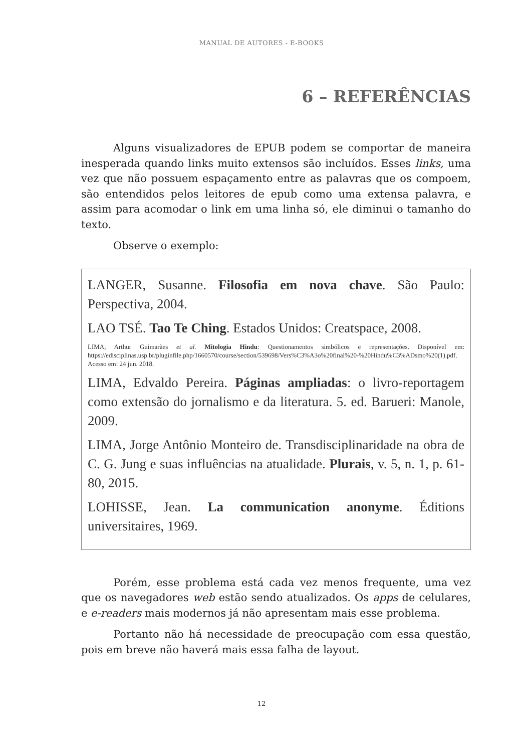MANUAL DE AUTORES - E-BOOKS
6 – REFERÊNCIAS
Alguns visualizadores de EPUB podem se comportar de maneira inesperada quando links muito extensos são incluídos. Esses links, uma vez que não possuem espaçamento entre as palavras que os compoem, são entendidos pelos leitores de epub como uma extensa palavra, e assim para acomodar o link em uma linha só, ele diminui o tamanho do texto.
Observe o exemplo:
LANGER, Susanne. Filosofia em nova chave. São Paulo: Perspectiva, 2004.
LAO TSÉ. Tao Te Ching. Estados Unidos: Creatspace, 2008.
LIMA, Arthur Guimarães et al. Mitologia Hindu: Questionamentos simbólicos e representações. Disponível em: https://edisciplinas.usp.br/pluginfile.php/1660570/course/section/539698/Vers%C3%A3o%20final%20-%20Hindu%C3%ADsmo%20(1).pdf. Acesso em: 24 jun. 2018.
LIMA, Edvaldo Pereira. Páginas ampliadas: o livro-reportagem como extensão do jornalismo e da literatura. 5. ed. Barueri: Manole, 2009.
LIMA, Jorge Antônio Monteiro de. Transdisciplinaridade na obra de C. G. Jung e suas influências na atualidade. Plurais, v. 5, n. 1, p. 61-80, 2015.
LOHISSE, Jean. La communication anonyme. Éditions universitaires, 1969.
Porém, esse problema está cada vez menos frequente, uma vez que os navegadores web estão sendo atualizados. Os apps de celulares, e e-readers mais modernos já não apresentam mais esse problema.
Portanto não há necessidade de preocupação com essa questão, pois em breve não haverá mais essa falha de layout.
12